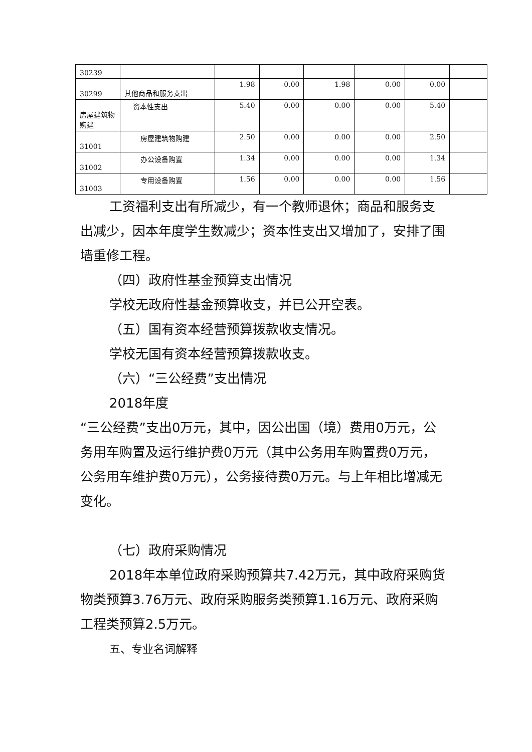| 30239 | | | | | | | |
| 30299 | 其他商品和服务支出 | 1.98 | 0.00 | 1.98 | 0.00 | 0.00 | |
| 房屋建筑物购建 | 资本性支出 | 5.40 | 0.00 | 0.00 | 0.00 | 5.40 | |
| 31001 | 房屋建筑物购建 | 2.50 | 0.00 | 0.00 | 0.00 | 2.50 | |
| 31002 | 办公设备购置 | 1.34 | 0.00 | 0.00 | 0.00 | 1.34 | |
| 31003 | 专用设备购置 | 1.56 | 0.00 | 0.00 | 0.00 | 1.56 | |
工资福利支出有所减少，有一个教师退休；商品和服务支出减少，因本年度学生数减少；资本性支出又增加了，安排了围墙重修工程。
（四）政府性基金预算支出情况
学校无政府性基金预算收支，并已公开空表。
（五）国有资本经营预算拨款收支情况。
学校无国有资本经营预算拨款收支。
（六）“三公经费”支出情况
2018年度
“三公经费”支出0万元，其中，因公出国（境）费用0万元，公务用车购置及运行维护费0万元（其中公务用车购置费0万元，公务用车维护费0万元），公务接待费0万元。与上年相比增减无变化。
（七）政府采购情况
2018年本单位政府采购预算共7.42万元，其中政府采购货物类预算3.76万元、政府采购服务类预算1.16万元、政府采购工程类预算2.5万元。
五、专业名词解释